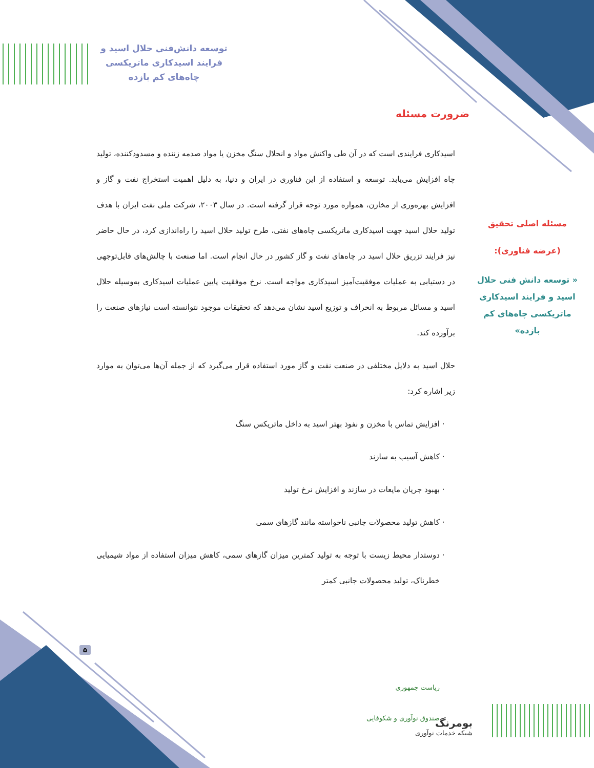توسعه دانش‌فنی حلال اسید و فرایند اسیدکاری ماتریکسی چاه‌های کم بازده
ضرورت مسئله
اسیدکاری فرایندی است که در آن طی واکنش مواد و انحلال سنگ مخزن یا مواد صدمه زننده و مسدودکننده، تولید چاه افزایش می‌یابد. توسعه و استفاده از این فناوری در ایران و دنیا، به دلیل اهمیت استخراج نفت و گاز و افزایش بهره‌وری از مخازن، همواره مورد توجه قرار گرفته است. در سال ۲۰۰۳، شرکت ملی نفت ایران با هدف تولید حلال اسید جهت اسیدکاری ماتریکسی چاه‌های نفتی، طرح تولید حلال اسید را راه‌اندازی کرد، در حال حاضر نیز فرایند تزریق حلال اسید در چاه‌های نفت و گاز کشور در حال انجام است. اما صنعت با چالش‌های قابل‌توجهی در دستیابی به عملیات موفقیت‌آمیز اسیدکاری مواجه است. نرخ موفقیت پایین عملیات اسیدکاری به‌وسیله حلال اسید و مسائل مربوط به انحراف و توزیع اسید نشان می‌دهد که تحقیقات موجود نتوانسته است نیازهای صنعت را برآورده کند.
حلال اسید به دلایل مختلفی در صنعت نفت و گاز مورد استفاده قرار می‌گیرد که از جمله آن‌ها می‌توان به موارد زیر اشاره کرد:
افزایش تماس با مخزن و نفوذ بهتر اسید به داخل ماتریکس سنگ
کاهش آسیب به سازند
بهبود جریان مایعات در سازند و افزایش نرخ تولید
کاهش تولید محصولات جانبی ناخواسته مانند گازهای سمی
دوستدار محیط زیست با توجه به تولید کمترین میزان گازهای سمی، کاهش میزان استفاده از مواد شیمیایی خطرناک، تولید محصولات جانبی کمتر
مسئله اصلی تحقیق
(عرضه فناوری):
« توسعه دانش فنی حلال اسید و فرایند اسیدکاری ماتریکسی چاه‌های کم بازده»
۵
بومرنگ
شبکه خدمات نوآوری
ریاست جمهوری
صندوق نوآوری و شکوفایی